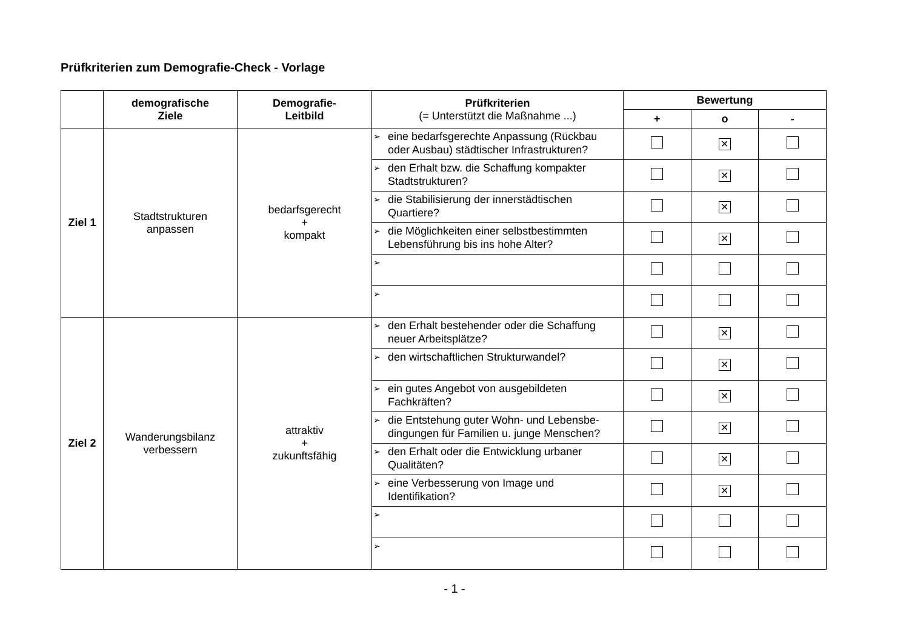Prüfkriterien zum Demografie-Check - Vorlage
| | demografische Ziele | Demografie- Leitbild | Prüfkriterien (= Unterstützt die Maßnahme ...) | Bewertung | | |
| --- | --- | --- | --- | --- | --- | --- |
| | | | | + | o | - |
| Ziel 1 | Stadtstrukturen anpassen | bedarfsgerecht + kompakt | ➢ eine bedarfsgerechte Anpassung (Rückbau oder Ausbau) städtischer Infrastrukturen? | | ✕ | |
| | | | ➢ den Erhalt bzw. die Schaffung kompakter Stadtstrukturen? | | ✕ | |
| | | | ➢ die Stabilisierung der innerstädtischen Quartiere? | | ✕ | |
| | | | ➢ die Möglichkeiten einer selbstbestimmten Lebensführung bis ins hohe Alter? | | ✕ | |
| | | | ➢ | | | |
| | | | ➢ | | | |
| Ziel 2 | Wanderungsbilanz verbessern | attraktiv + zukunftsfähig | ➢ den Erhalt bestehender oder die Schaffung neuer Arbeitsplätze? | | ✕ | |
| | | | ➢ den wirtschaftlichen Strukturwandel? | | ✕ | |
| | | | ➢ ein gutes Angebot von ausgebildeten Fachkräften? | | ✕ | |
| | | | ➢ die Entstehung guter Wohn- und Lebensbe-dingungen für Familien u. junge Menschen? | | ✕ | |
| | | | ➢ den Erhalt oder die Entwicklung urbaner Qualitäten? | | ✕ | |
| | | | ➢ eine Verbesserung von Image und Identifikation? | | ✕ | |
| | | | ➢ | | | |
| | | | ➢ | | | |
- 1 -